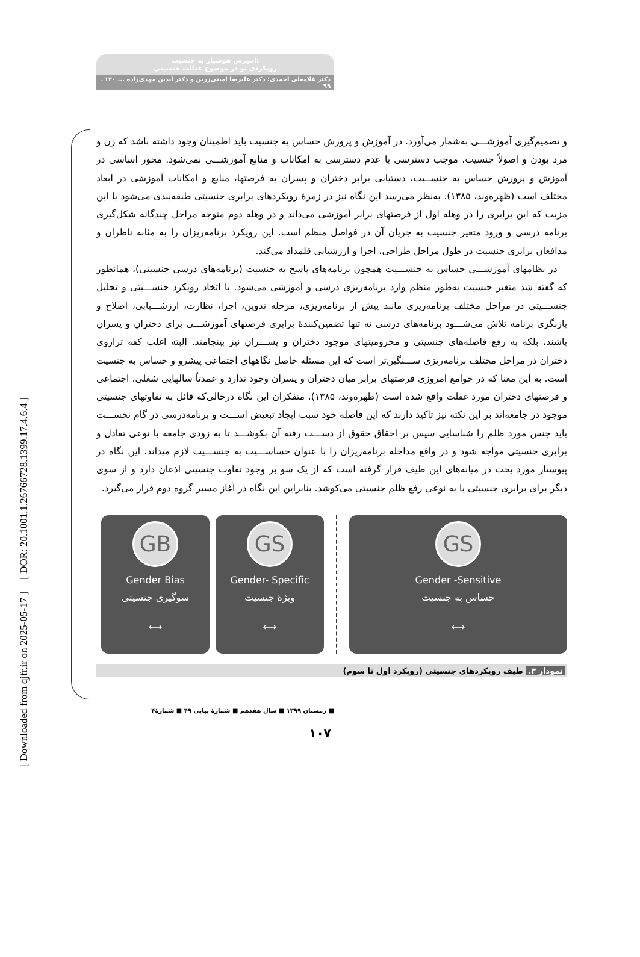[ DOR: 20.1001.1.26766728.1399.17.4.6.4 ]
[ Downloaded from qjfr.ir on 2025-05-17 ]
آموزش هوشیار به جنسیت:
رویکردی نو در موضوع عدالت جنسیتی
دکتر غلامعلی احمدی؛ دکتر علیرضا امینی‌زرین و دکتر آیدین مهدی‌زاده ... ۱۲۰ ـ ۹۹
و تصمیم‌گیری آموزشـــی به‌شمار می‌آورد. در آموزش و پرورش حساس به جنسیت باید اطمینان وجود داشته باشد که زن و مرد بودن و اصولاً جنسیت، موجب دسترسی یا عدم دسترسی به امکانات و منابع آموزشـــی نمی‌شود. محور اساسی در آموزش و پرورش حساس به جنســیت، دستیابی برابر دختران و پسران به فرصتها، منابع و امکانات آموزشی در ابعاد مختلف است (ظهره‌وند، ۱۳۸۵). به‌نظر می‌رسد این نگاه نیز در زمرهٔ رویکردهای برابری جنسیتی طبقه‌بندی می‌شود با این مزیت که این برابری را در وهله اول از فرصتهای برابر آموزشی می‌داند و در وهله دوم متوجه مراحل چندگانه شکل‌گیری برنامه درسی و ورود متغیر جنسیت به جریان آن در فواصل منظم است. این رویکرد برنامه‌ریزان را به مثابه ناظران و مدافعان برابری جنسیت در طول مراحل طراحی، اجرا و ارزشیابی قلمداد می‌کند.
در نظامهای آموزشـــی حساس به جنســـیت همچون برنامه‌های پاسخ به جنسیت (برنامه‌های درسی جنسیتی)، همانطور که گفته شد متغیر جنسیت به‌طور منظم وارد برنامه‌ریزی درسی و آموزشی می‌شود. با اتخاذ رویکرد جنســـیتی و تحلیل جنســـیتی در مراحل مختلف برنامه‌ریزی مانند پیش از برنامه‌ریزی، مرحله تدوین، اجرا، نظارت، ارزشـــیابی، اصلاح و بازنگری برنامه تلاش می‌شـــود برنامه‌های درسی نه تنها تضمین‌کنندهٔ برابری فرصتهای آموزشـــی برای دختران و پسران باشند، بلکه به رفع فاصله‌های جنسیتی و محرومیتهای موجود دختران و پســـران نیز بینجامند. البته اغلب کفه ترازوی دختران در مراحل مختلف برنامه‌ریزی ســـنگین‌تر است که این مسئله حاصل نگاههای اجتماعی پیشرو و حساس به جنسیت است. به این معنا که در جوامع امروزی فرصتهای برابر میان دختران و پسران وجود ندارد و عمدتاً سالهایی شغلی، اجتماعی و فرصتهای دختران مورد غفلت واقع شده است (ظهره‌وند، ۱۳۸۵). متفکران این نگاه درحالی‌که قائل به تفاوتهای جنسیتی موجود در جامعه‌اند بر این نکته نیز تاکید دارند که این فاصله خود سبب ایجاد تبعیض اســـت و برنامه‌درسی در گام نخســـت باید جنس مورد ظلم را شناسایی سپس بر احقاق حقوق از دســـت رفته آن بکوشـــد تا به زودی جامعه با نوعی تعادل و برابری جنسیتی مواجه شود و در واقع مداخله برنامه‌ریزان را با عنوان حساســـیت به جنســـیت لازم میداند. این نگاه در پیوستار مورد بحث در میانه‌های این طیف قرار گرفته است که از یک سو بر وجود تفاوت جنسیتی اذعان دارد و از سوی دیگر برای برابری جنسیتی یا به نوعی رفع ظلم جنسیتی می‌کوشد. بنابراین این نگاه در آغاز مسیر گروه دوم قرار می‌گیرد.
GB
Gender Bias
سوگیری جنسیتی
⟷
GS
Gender- Specific
ویژهٔ جنسیت
⟷
GS
Gender -Sensitive
حساس به جنسیت
⟷
نمودار ۳. طیف رویکردهای جنسیتی (رویکرد اول تا سوم)
■ زمستان ۱۳۹۹ ■ سال هفدهم ■ شمارهٔ پیاپی ۴۹ ■ شمارهٔ۴
۱۰۷